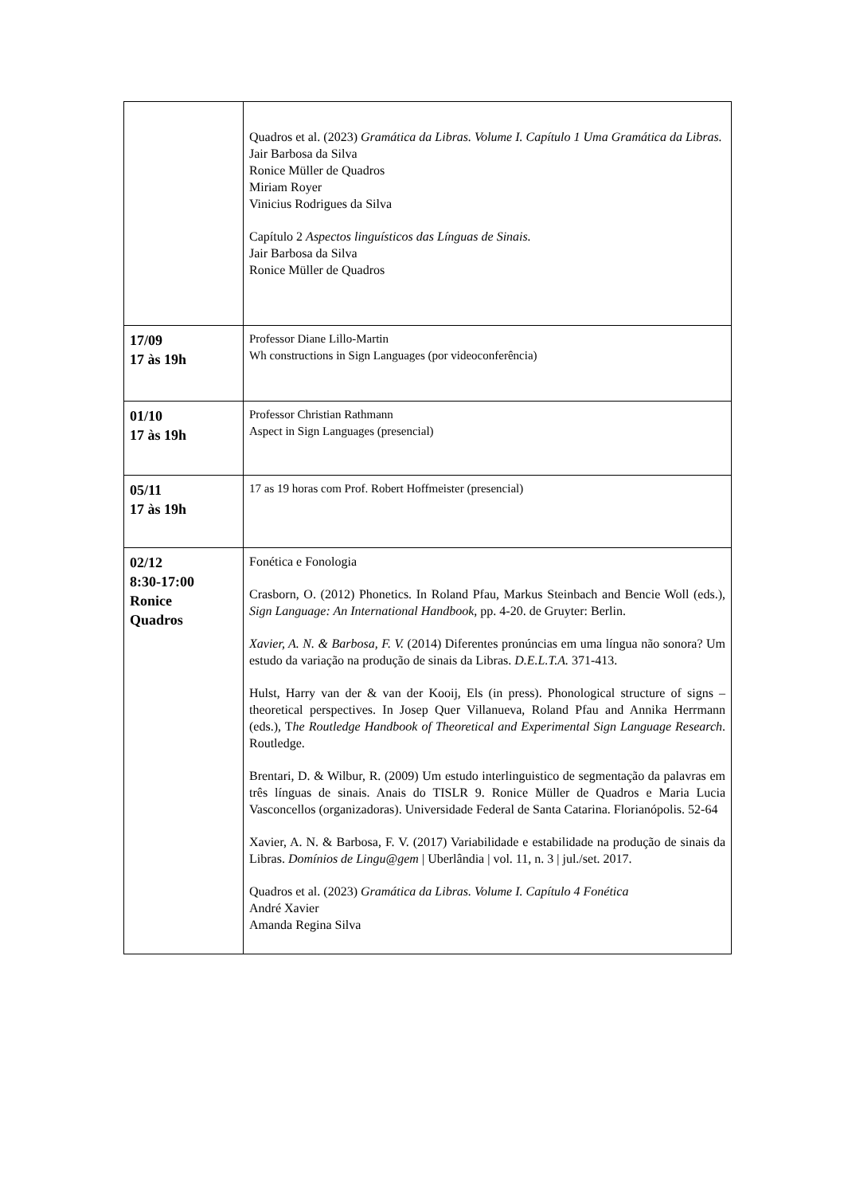| | Quadros et al. (2023) Gramática da Libras. Volume I. Capítulo 1 Uma Gramática da Libras. Jair Barbosa da Silva Ronice Müller de Quadros Miriam Royer Vinicius Rodrigues da Silva Capítulo 2 Aspectos linguísticos das Línguas de Sinais. Jair Barbosa da Silva Ronice Müller de Quadros |
| 17/09 17 às 19h | Professor Diane Lillo-Martin Wh constructions in Sign Languages (por videoconferência) |
| 01/10 17 às 19h | Professor Christian Rathmann Aspect in Sign Languages (presencial) |
| 05/11 17 às 19h | 17 as 19 horas com Prof. Robert Hoffmeister (presencial) |
| 02/12 8:30-17:00 Ronice Quadros | Fonética e Fonologia Crasborn, O. (2012) Phonetics. In Roland Pfau, Markus Steinbach and Bencie Woll (eds.), Sign Language: An International Handbook , pp. 4-20. de Gruyter: Berlin. Xavier, A. N. & Barbosa, F. V. (2014) Diferentes pronúncias em uma língua não sonora? Um estudo da variação na produção de sinais da Libras. D.E.L.T.A. 371-413. Hulst, Harry van der & van der Kooij, Els (in press). Phonological structure of signs – theoretical perspectives. In Josep Quer Villanueva, Roland Pfau and Annika Herrmann (eds.), T he Routledge Handbook of Theoretical and Experimental Sign Language Research . Routledge. Brentari, D. & Wilbur, R. (2009) Um estudo interlinguistico de segmentação da palavras em três línguas de sinais. Anais do TISLR 9. Ronice Müller de Quadros e Maria Lucia Vasconcellos (organizadoras). Universidade Federal de Santa Catarina. Florianópolis. 52-64 Xavier, A. N. & Barbosa, F. V. (2017) Variabilidade e estabilidade na produção de sinais da Libras. Domínios de Lingu@gem / Uberlândia / vol. 11, n. 3 / jul./set. 2017. Quadros et al. (2023) Gramática da Libras. Volume I. Capítulo 4 Fonética André Xavier Amanda Regina Silva |